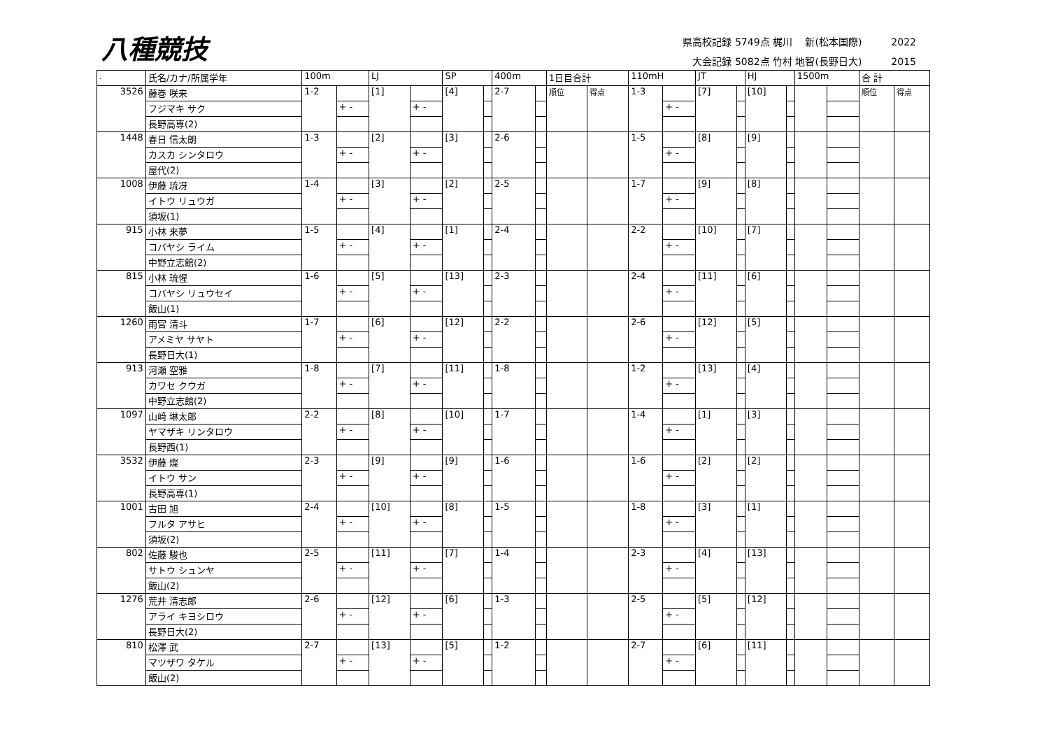八種競技
県高校記録 5749点 梶川　 新(松本国際)　　　2022
大会記録 5082点 竹村 地智(長野日大)　　　2015
| . | 氏名/カナ/所属学年 | 100m | | LJ | | SP | | 400m | | 1日目合計 | | 110mH | | JT | | HJ | | 1500m | | 合 計 | |
| --- | --- | --- | --- | --- | --- | --- | --- | --- | --- | --- | --- | --- | --- | --- | --- | --- | --- | --- | --- | --- | --- |
| 3526 | 藤巻 咲来 | 1-2 | | [1] | | [4] | | 2-7 | | 順位 | 得点 | 1-3 | | [7] | | [10] | | | | 順位 | 得点 |
| | フジマキ サク | | + - | | + - | | | | | | | | + - | | | | | | | | |
| | 長野高専(2) | | | | | | | | | | | | | | | | | | | | |
| 1448 | 春日 信太朗 | 1-3 | | [2] | | [3] | | 2-6 | | | | 1-5 | | [8] | | [9] | | | | | |
| | カスカ シンタロウ | | + - | | + - | | | | | | | | + - | | | | | | | | |
| | 屋代(2) | | | | | | | | | | | | | | | | | | | | |
| 1008 | 伊藤 琉冴 | 1-4 | | [3] | | [2] | | 2-5 | | | | 1-7 | | [9] | | [8] | | | | | |
| | イトウ リュウガ | | + - | | + - | | | | | | | | + - | | | | | | | | |
| | 須坂(1) | | | | | | | | | | | | | | | | | | | | |
| 915 | 小林 来夢 | 1-5 | | [4] | | [1] | | 2-4 | | | | 2-2 | | [10] | | [7] | | | | | |
| | コバヤシ ライム | | + - | | + - | | | | | | | | + - | | | | | | | | |
| | 中野立志館(2) | | | | | | | | | | | | | | | | | | | | |
| 815 | 小林 琉惺 | 1-6 | | [5] | | [13] | | 2-3 | | | | 2-4 | | [11] | | [6] | | | | | |
| | コバヤシ リュウセイ | | + - | | + - | | | | | | | | + - | | | | | | | | |
| | 飯山(1) | | | | | | | | | | | | | | | | | | | | |
| 1260 | 雨宮 清斗 | 1-7 | | [6] | | [12] | | 2-2 | | | | 2-6 | | [12] | | [5] | | | | | |
| | アメミヤ サヤト | | + - | | + - | | | | | | | | + - | | | | | | | | |
| | 長野日大(1) | | | | | | | | | | | | | | | | | | | | |
| 913 | 河瀬 空雅 | 1-8 | | [7] | | [11] | | 1-8 | | | | 1-2 | | [13] | | [4] | | | | | |
| | カワセ クウガ | | + - | | + - | | | | | | | | + - | | | | | | | | |
| | 中野立志館(2) | | | | | | | | | | | | | | | | | | | | |
| 1097 | 山﨑 琳太郎 | 2-2 | | [8] | | [10] | | 1-7 | | | | 1-4 | | [1] | | [3] | | | | | |
| | ヤマザキ リンタロウ | | + - | | + - | | | | | | | | + - | | | | | | | | |
| | 長野西(1) | | | | | | | | | | | | | | | | | | | | |
| 3532 | 伊藤 燦 | 2-3 | | [9] | | [9] | | 1-6 | | | | 1-6 | | [2] | | [2] | | | | | |
| | イトウ サン | | + - | | + - | | | | | | | | + - | | | | | | | | |
| | 長野高専(1) | | | | | | | | | | | | | | | | | | | | |
| 1001 | 古田 旭 | 2-4 | | [10] | | [8] | | 1-5 | | | | 1-8 | | [3] | | [1] | | | | | |
| | フルタ アサヒ | | + - | | + - | | | | | | | | + - | | | | | | | | |
| | 須坂(2) | | | | | | | | | | | | | | | | | | | | |
| 802 | 佐藤 駿也 | 2-5 | | [11] | | [7] | | 1-4 | | | | 2-3 | | [4] | | [13] | | | | | |
| | サトウ シュンヤ | | + - | | + - | | | | | | | | + - | | | | | | | | |
| | 飯山(2) | | | | | | | | | | | | | | | | | | | | |
| 1276 | 荒井 清志郎 | 2-6 | | [12] | | [6] | | 1-3 | | | | 2-5 | | [5] | | [12] | | | | | |
| | アライ キヨシロウ | | + - | | + - | | | | | | | | + - | | | | | | | | |
| | 長野日大(2) | | | | | | | | | | | | | | | | | | | | |
| 810 | 松澤 武 | 2-7 | | [13] | | [5] | | 1-2 | | | | 2-7 | | [6] | | [11] | | | | | |
| | マツザワ タケル | | + - | | + - | | | | | | | | + - | | | | | | | | |
| | 飯山(2) | | | | | | | | | | | | | | | | | | | | |